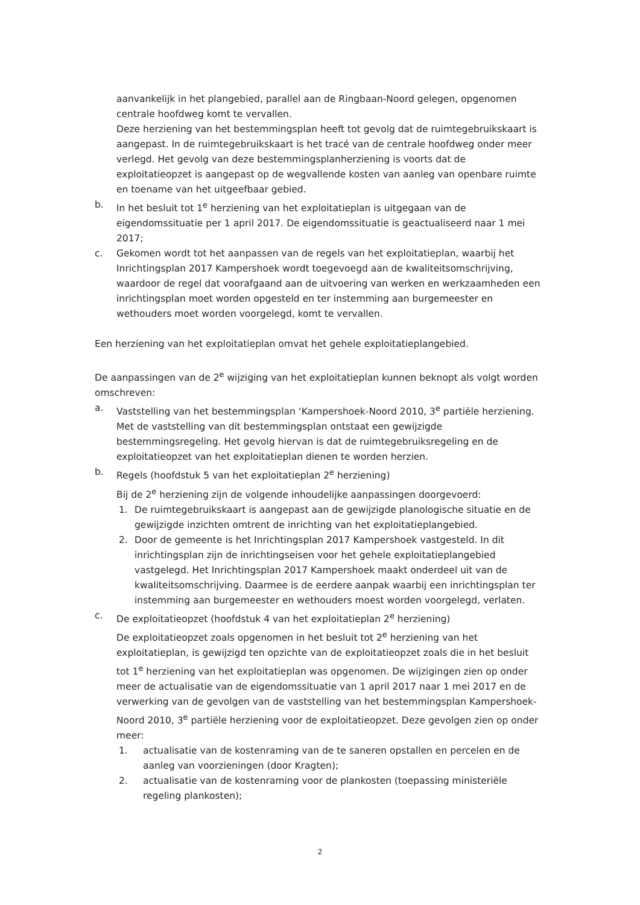aanvankelijk in het plangebied, parallel aan de Ringbaan-Noord gelegen, opgenomen centrale hoofdweg komt te vervallen.
Deze herziening van het bestemmingsplan heeft tot gevolg dat de ruimtegebruikskaart is aangepast. In de ruimtegebruikskaart is het tracé van de centrale hoofdweg onder meer verlegd. Het gevolg van deze bestemmingsplanherziening is voorts dat de exploitatieopzet is aangepast op de wegvallende kosten van aanleg van openbare ruimte en toename van het uitgeefbaar gebied.
b. In het besluit tot 1<sup>e</sup> herziening van het exploitatieplan is uitgegaan van de eigendomssituatie per 1 april 2017. De eigendomssituatie is geactualiseerd naar 1 mei 2017;
c. Gekomen wordt tot het aanpassen van de regels van het exploitatieplan, waarbij het Inrichtingsplan 2017 Kampershoek wordt toegevoegd aan de kwaliteitsomschrijving, waardoor de regel dat voorafgaand aan de uitvoering van werken en werkzaamheden een inrichtingsplan moet worden opgesteld en ter instemming aan burgemeester en wethouders moet worden voorgelegd, komt te vervallen.
Een herziening van het exploitatieplan omvat het gehele exploitatieplangebied.
De aanpassingen van de 2<sup>e</sup> wijziging van het exploitatieplan kunnen beknopt als volgt worden omschreven:
a. Vaststelling van het bestemmingsplan ‘Kampershoek-Noord 2010, 3<sup>e</sup> partiële herziening. Met de vaststelling van dit bestemmingsplan ontstaat een gewijzigde bestemmingsregeling. Het gevolg hiervan is dat de ruimtegebruiksregeling en de exploitatieopzet van het exploitatieplan dienen te worden herzien.
b. Regels (hoofdstuk 5 van het exploitatieplan 2<sup>e</sup> herziening)
Bij de 2<sup>e</sup> herziening zijn de volgende inhoudelijke aanpassingen doorgevoerd:
1. De ruimtegebruikskaart is aangepast aan de gewijzigde planologische situatie en de gewijzigde inzichten omtrent de inrichting van het exploitatieplangebied.
2. Door de gemeente is het Inrichtingsplan 2017 Kampershoek vastgesteld. In dit inrichtingsplan zijn de inrichtingseisen voor het gehele exploitatieplangebied vastgelegd. Het Inrichtingsplan 2017 Kampershoek maakt onderdeel uit van de kwaliteitsomschrijving. Daarmee is de eerdere aanpak waarbij een inrichtingsplan ter instemming aan burgemeester en wethouders moest worden voorgelegd, verlaten.
c. De exploitatieopzet (hoofdstuk 4 van het exploitatieplan 2<sup>e</sup> herziening)
De exploitatieopzet zoals opgenomen in het besluit tot 2<sup>e</sup> herziening van het exploitatieplan, is gewijzigd ten opzichte van de exploitatieopzet zoals die in het besluit tot 1<sup>e</sup> herziening van het exploitatieplan was opgenomen. De wijzigingen zien op onder meer de actualisatie van de eigendomssituatie van 1 april 2017 naar 1 mei 2017 en de verwerking van de gevolgen van de vaststelling van het bestemmingsplan Kampershoek-Noord 2010, 3<sup>e</sup> partiële herziening voor de exploitatieopzet. Deze gevolgen zien op onder meer:
1. actualisatie van de kostenraming van de te saneren opstallen en percelen en de aanleg van voorzieningen (door Kragten);
2. actualisatie van de kostenraming voor de plankosten (toepassing ministeriële regeling plankosten);
2